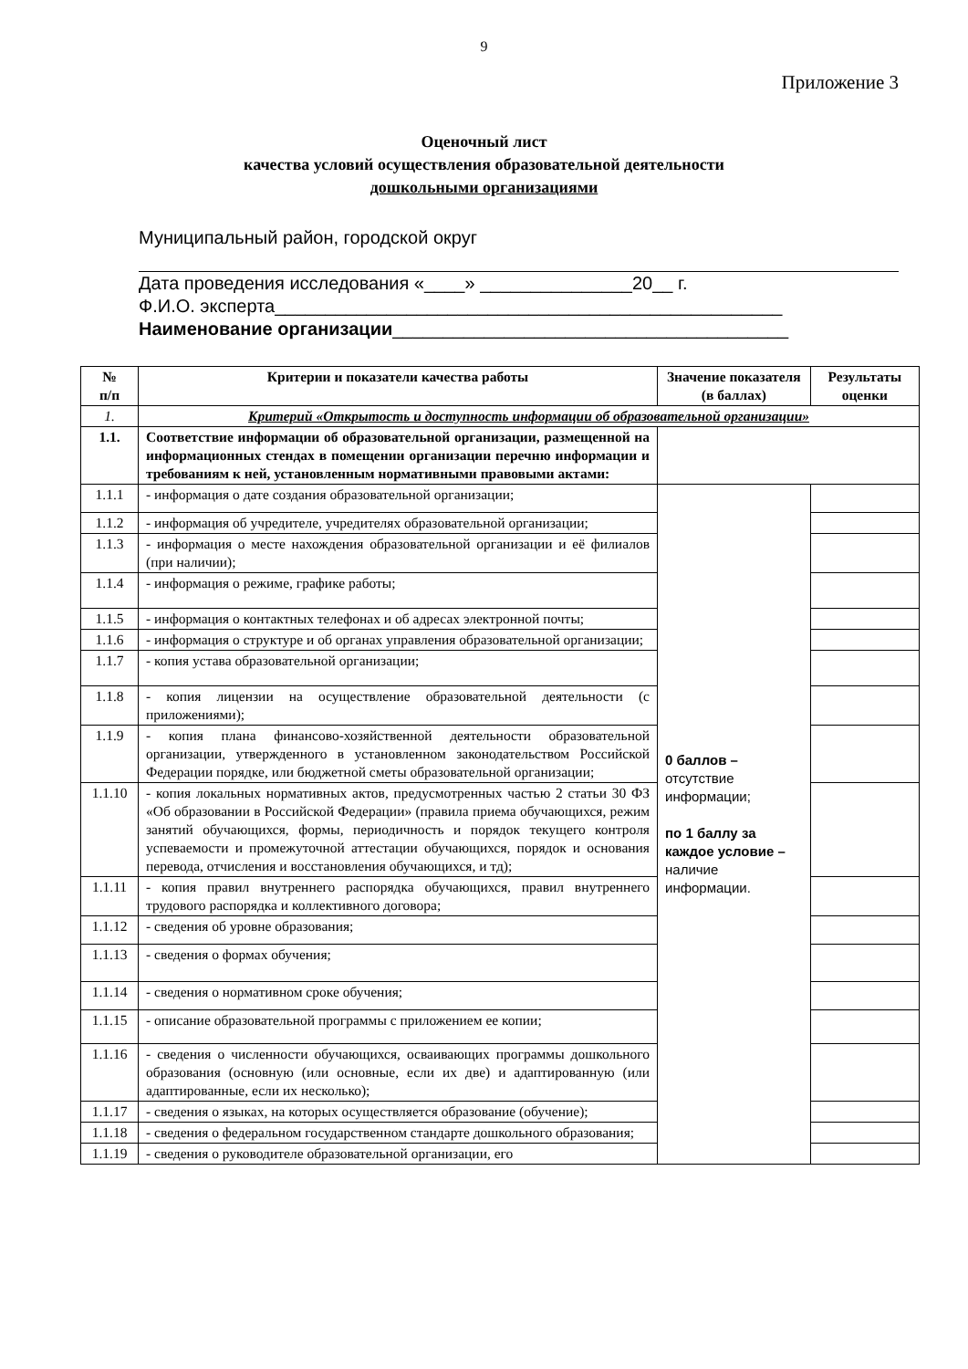9
Приложение 3
Оценочный лист
качества условий осуществления образовательной деятельности
дошкольными организациями
Муниципальный район, городской округ
Дата проведения исследования «____» _______________20__ г.
Ф.И.О. эксперта__________________________________________________
Наименование организации_______________________________________
| № п/п | Критерии и показатели качества работы | Значение показателя (в баллах) | Результаты оценки |
| --- | --- | --- | --- |
| 1. | Критерий «Открытость и доступность информации об образовательной организации» | | |
| 1.1. | Соответствие информации об образовательной организации, размещенной на информационных стендах в помещении организации перечню информации и требованиям к ней, установленным нормативными правовыми актами: | | |
| 1.1.1 | - информация о дате создания образовательной организации; | 0 баллов – отсутствие информации; по 1 баллу за каждое условие – наличие информации. | |
| 1.1.2 | - информация об учредителе, учредителях образовательной организации; | | |
| 1.1.3 | - информация о месте нахождения образовательной организации и её филиалов (при наличии); | | |
| 1.1.4 | - информация о режиме, графике работы; | | |
| 1.1.5 | - информация о контактных телефонах и об адресах электронной почты; | | |
| 1.1.6 | - информация о структуре и об органах управления образовательной организации; | | |
| 1.1.7 | - копия устава образовательной организации; | | |
| 1.1.8 | - копия лицензии на осуществление образовательной деятельности (с приложениями); | | |
| 1.1.9 | - копия плана финансово-хозяйственной деятельности образовательной организации, утвержденного в установленном законодательством Российской Федерации порядке, или бюджетной сметы образовательной организации; | | |
| 1.1.10 | - копия локальных нормативных актов, предусмотренных частью 2 статьи 30 ФЗ «Об образовании в Российской Федерации» (правила приема обучающихся, режим занятий обучающихся, формы, периодичность и порядок текущего контроля успеваемости и промежуточной аттестации обучающихся, порядок и основания перевода, отчисления и восстановления обучающихся, и тд); | | |
| 1.1.11 | - копия правил внутреннего распорядка обучающихся, правил внутреннего трудового распорядка и коллективного договора; | | |
| 1.1.12 | - сведения об уровне образования; | | |
| 1.1.13 | - сведения о формах обучения; | | |
| 1.1.14 | - сведения о нормативном сроке обучения; | | |
| 1.1.15 | - описание образовательной программы с приложением ее копии; | | |
| 1.1.16 | - сведения о численности обучающихся, осваивающих программы дошкольного образования (основную (или основные, если их две) и адаптированную (или адаптированные, если их несколько); | | |
| 1.1.17 | - сведения о языках, на которых осуществляется образование (обучение); | | |
| 1.1.18 | - сведения о федеральном государственном стандарте дошкольного образования; | | |
| 1.1.19 | - сведения о руководителе образовательной организации, его | | |